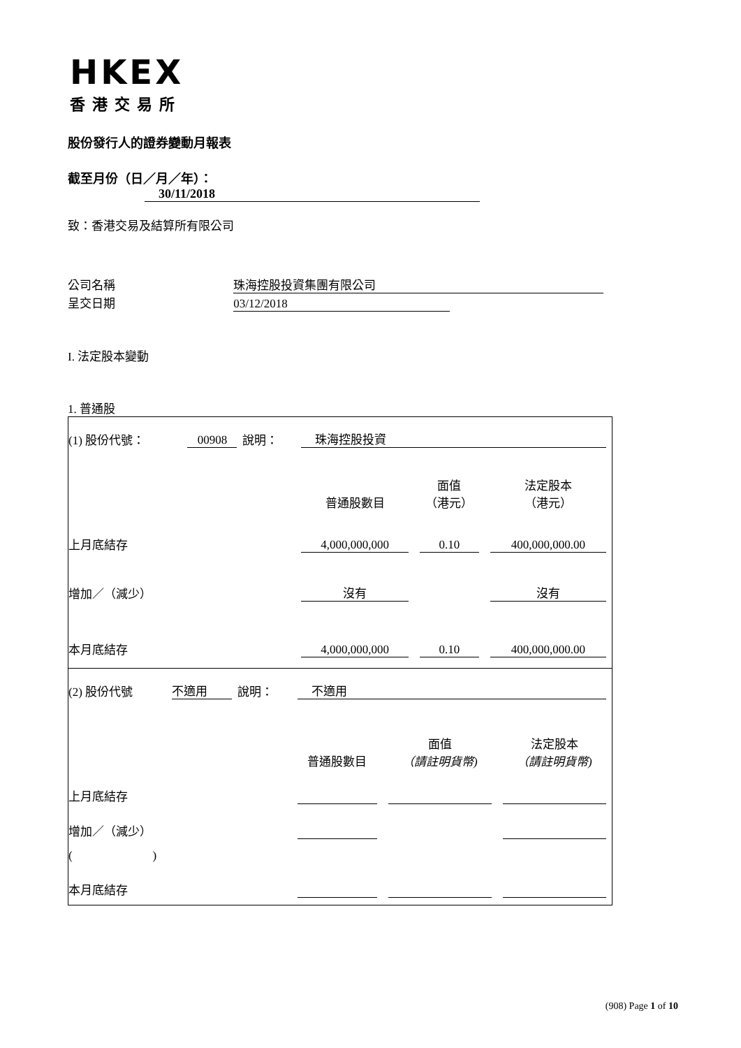HKEX
香港交易所
股份發行人的證券變動月報表
截至月份（日／月／年）： 30/11/2018
致：香港交易及結算所有限公司
公司名稱 珠海控股投資集團有限公司
呈交日期 03/12/2018
I. 法定股本變動
1. 普通股
| (1) 股份代號： | 00908 | 說明： | 珠海控股投資 | | |
| | | | 普通股數目 | 面值 （港元） | 法定股本 （港元） |
| 上月底結存 | | | 4,000,000,000 | 0.10 | 400,000,000.00 |
| 增加／（減少） | | | 沒有 | | 沒有 |
| 本月底結存 | | | 4,000,000,000 | 0.10 | 400,000,000.00 |
| (2) 股份代號 | 不適用 | 說明： | 不適用 | | |
| | | | 普通股數目 | 面值 （請註明貨幣) | 法定股本 （請註明貨幣) |
| 上月底結存 | | | | | |
| 增加／（減少） | | | | | |
| ( ) | | | | | |
| 本月底結存 | | | | | |
(908) Page 1 of 10